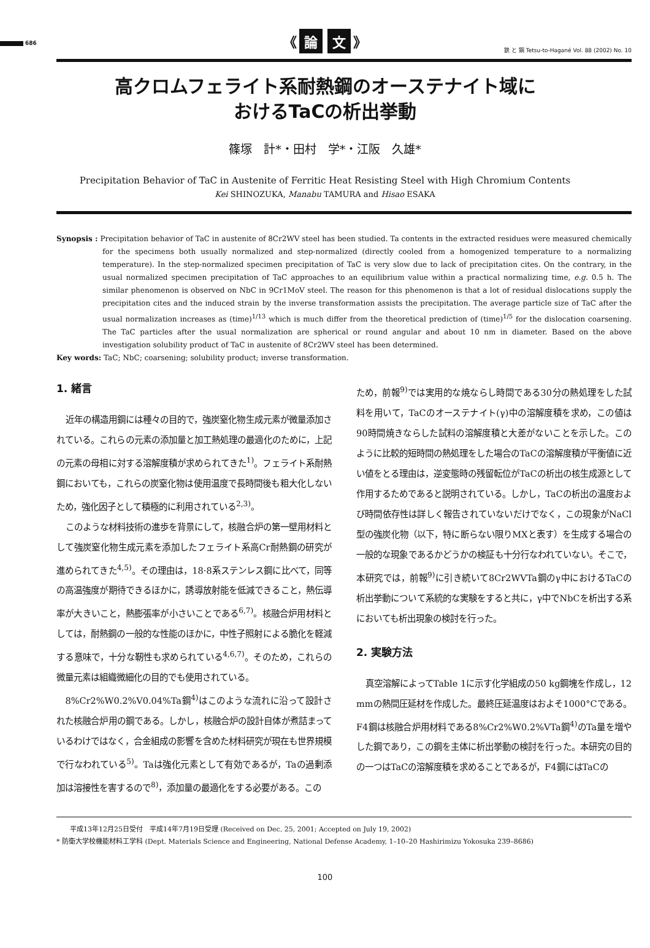686
《 論 文 》
鉄 と 鋼 Tetsu-to-Hagané Vol. 88 (2002) No. 10
高クロムフェライト系耐熱鋼のオーステナイト域に
おけるTaCの析出挙動
篠塚　計*・田村　学*・江阪　久雄*
Precipitation Behavior of TaC in Austenite of Ferritic Heat Resisting Steel with High Chromium Contents
Kei SHINOZUKA, Manabu TAMURA and Hisao ESAKA
Synopsis : Precipitation behavior of TaC in austenite of 8Cr2WV steel has been studied. Ta contents in the extracted residues were measured chemically for the specimens both usually normalized and step-normalized (directly cooled from a homogenized temperature to a normalizing temperature). In the step-normalized specimen precipitation of TaC is very slow due to lack of precipitation cites. On the contrary, in the usual normalized specimen precipitation of TaC approaches to an equilibrium value within a practical normalizing time, e.g. 0.5 h. The similar phenomenon is observed on NbC in 9Cr1MoV steel. The reason for this phenomenon is that a lot of residual dislocations supply the precipitation cites and the induced strain by the inverse transformation assists the precipitation. The average particle size of TaC after the usual normalization increases as (time)<sup>1/13</sup> which is much differ from the theoretical prediction of (time)<sup>1/5</sup> for the dislocation coarsening. The TaC particles after the usual normalization are spherical or round angular and about 10 nm in diameter. Based on the above investigation solubility product of TaC in austenite of 8Cr2WV steel has been determined.
Key words: TaC; NbC; coarsening; solubility product; inverse transformation.
1. 緒言
近年の構造用鋼には種々の目的で，強炭窒化物生成元素が微量添加されている。これらの元素の添加量と加工熱処理の最適化のために，上記の元素の母相に対する溶解度積が求められてきた<sup>1)</sup>。フェライト系耐熱鋼においても，これらの炭窒化物は使用温度で長時間後も粗大化しないため，強化因子として積極的に利用されている<sup>2,3)</sup>。
このような材料技術の進歩を背景にして，核融合炉の第一壁用材料として強炭窒化物生成元素を添加したフェライト系高Cr耐熱鋼の研究が進められてきた<sup>4,5)</sup>。その理由は，18·8系ステンレス鋼に比べて，同等の高温強度が期待できるほかに，誘導放射能を低減できること，熱伝導率が大きいこと，熱膨張率が小さいことである<sup>6,7)</sup>。核融合炉用材料としては，耐熱鋼の一般的な性能のほかに，中性子照射による脆化を軽減する意味で，十分な靭性も求められている<sup>4,6,7)</sup>。そのため，これらの微量元素は組織微細化の目的でも使用されている。
8%Cr2%W0.2%V0.04%Ta鋼<sup>4)</sup>はこのような流れに沿って設計された核融合炉用の鋼である。しかし，核融合炉の設計自体が煮詰まっているわけではなく，合金組成の影響を含めた材料研究が現在も世界規模で行なわれている<sup>5)</sup>。Taは強化元素として有効であるが，Taの過剰添加は溶接性を害するので<sup>8)</sup>，添加量の最適化をする必要がある。この
ため，前報<sup>9)</sup>では実用的な焼ならし時間である30分の熱処理をした試料を用いて，TaCのオーステナイト(γ)中の溶解度積を求め，この値は90時間焼きならした試料の溶解度積と大差がないことを示した。このように比較的短時間の熱処理をした場合のTaCの溶解度積が平衡値に近い値をとる理由は，逆変態時の残留転位がTaCの析出の核生成源として作用するためであると説明されている。しかし，TaCの析出の温度および時間依存性は詳しく報告されていないだけでなく，この現象がNaCl型の強炭化物（以下，特に断らない限りMXと表す）を生成する場合の一般的な現象であるかどうかの検証も十分行なわれていない。そこで，本研究では，前報<sup>9)</sup>に引き続いて8Cr2WVTa鋼のγ中におけるTaCの析出挙動について系統的な実験をすると共に，γ中でNbCを析出する系においても析出現象の検討を行った。
2. 実験方法
真空溶解によってTable 1に示す化学組成の50 kg鋼塊を作成し，12 mmの熱間圧延材を作成した。最終圧延温度はおよそ1000°Cである。F4鋼は核融合炉用材料である8%Cr2%W0.2%VTa鋼<sup>4)</sup>のTa量を増やした鋼であり，この鋼を主体に析出挙動の検討を行った。本研究の目的の一つはTaCの溶解度積を求めることであるが，F4鋼にはTaCの
　　平成13年12月25日受付　平成14年7月19日受理 (Received on Dec. 25, 2001; Accepted on July 19, 2002)
* 防衛大学校機能材料工学科 (Dept. Materials Science and Engineering, National Defense Academy, 1–10–20 Hashirimizu Yokosuka 239–8686)
100